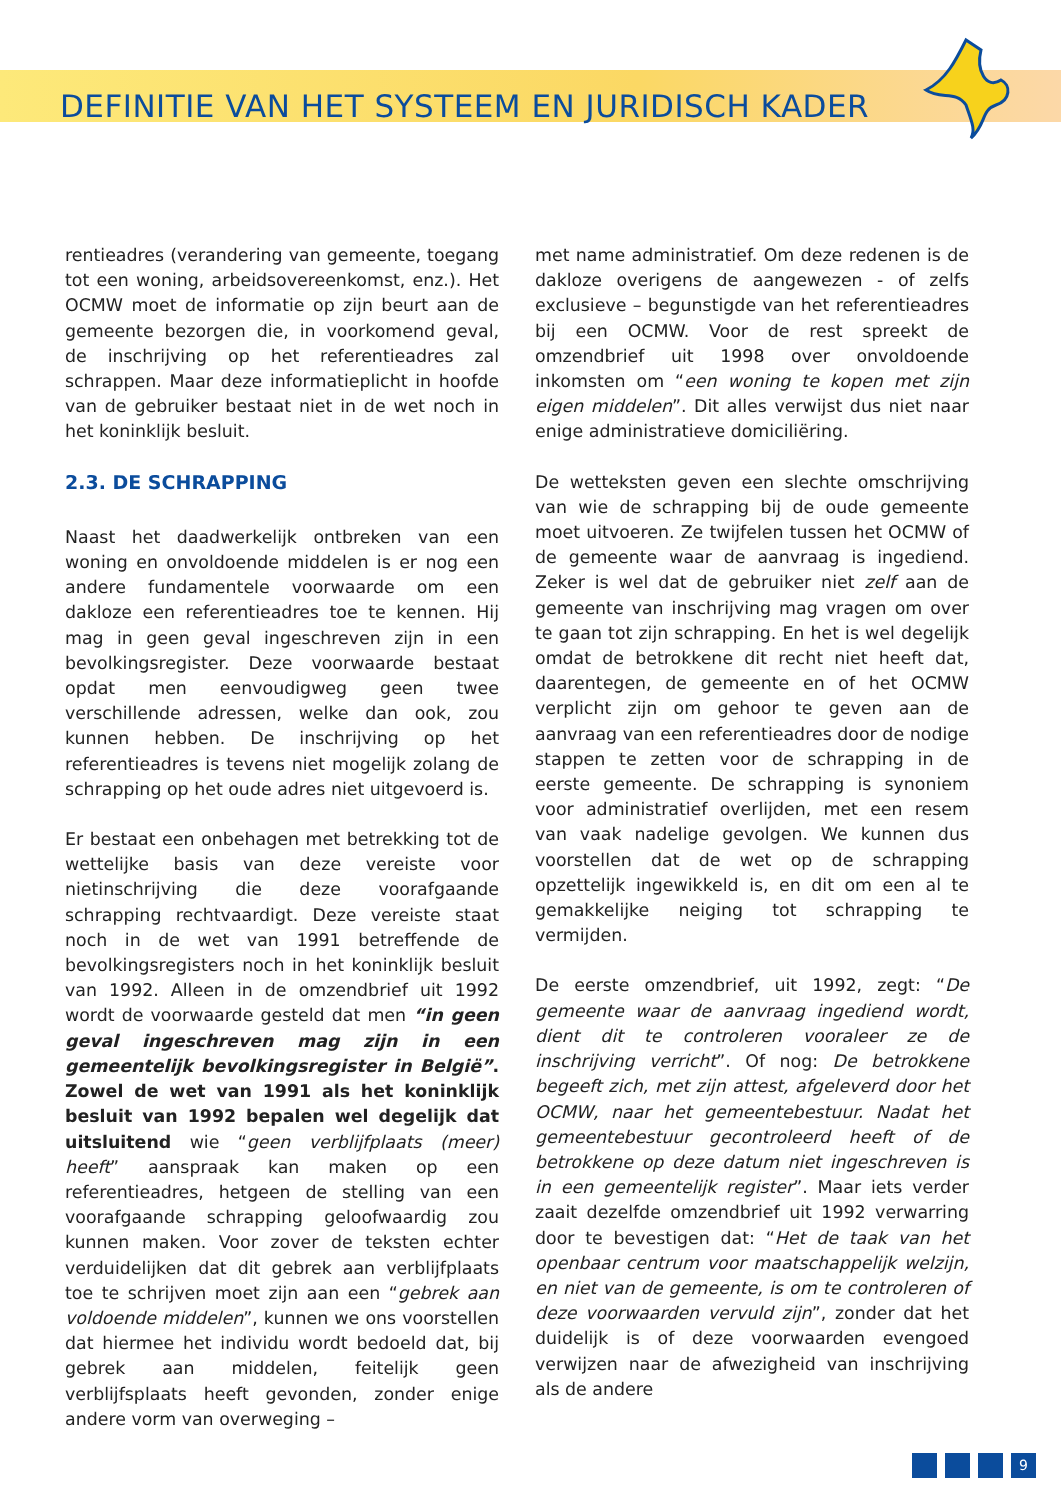DEFINITIE VAN HET SYSTEEM EN JURIDISCH KADER
rentieadres (verandering van gemeente, toegang tot een woning, arbeidsovereenkomst, enz.). Het OCMW moet de informatie op zijn beurt aan de gemeente bezorgen die, in voorkomend geval, de inschrijving op het referentieadres zal schrappen. Maar deze informatieplicht in hoofde van de gebruiker bestaat niet in de wet noch in het koninklijk besluit.
2.3. DE SCHRAPPING
Naast het daadwerkelijk ontbreken van een woning en onvoldoende middelen is er nog een andere fundamentele voorwaarde om een dakloze een referentieadres toe te kennen. Hij mag in geen geval ingeschreven zijn in een bevolkingsregister. Deze voorwaarde bestaat opdat men eenvoudigweg geen twee verschillende adressen, welke dan ook, zou kunnen hebben. De inschrijving op het referentieadres is tevens niet mogelijk zolang de schrapping op het oude adres niet uitgevoerd is.
Er bestaat een onbehagen met betrekking tot de wettelijke basis van deze vereiste voor nietinschrijving die deze voorafgaande schrapping rechtvaardigt. Deze vereiste staat noch in de wet van 1991 betreffende de bevolkingsregisters noch in het koninklijk besluit van 1992. Alleen in de omzendbrief uit 1992 wordt de voorwaarde gesteld dat men “in geen geval ingeschreven mag zijn in een gemeentelijk bevolkingsregister in België”. Zowel de wet van 1991 als het koninklijk besluit van 1992 bepalen wel degelijk dat uitsluitend wie “geen verblijfplaats (meer) heeft” aanspraak kan maken op een referentieadres, hetgeen de stelling van een voorafgaande schrapping geloofwaardig zou kunnen maken. Voor zover de teksten echter verduidelijken dat dit gebrek aan verblijfplaats toe te schrijven moet zijn aan een “gebrek aan voldoende middelen”, kunnen we ons voorstellen dat hiermee het individu wordt bedoeld dat, bij gebrek aan middelen, feitelijk geen verblijfsplaats heeft gevonden, zonder enige andere vorm van overweging –
met name administratief. Om deze redenen is de dakloze overigens de aangewezen - of zelfs exclusieve – begunstigde van het referentieadres bij een OCMW. Voor de rest spreekt de omzendbrief uit 1998 over onvoldoende inkomsten om “een woning te kopen met zijn eigen middelen”. Dit alles verwijst dus niet naar enige administratieve domiciliëring.
De wetteksten geven een slechte omschrijving van wie de schrapping bij de oude gemeente moet uitvoeren. Ze twijfelen tussen het OCMW of de gemeente waar de aanvraag is ingediend. Zeker is wel dat de gebruiker niet zelf aan de gemeente van inschrijving mag vragen om over te gaan tot zijn schrapping. En het is wel degelijk omdat de betrokkene dit recht niet heeft dat, daarentegen, de gemeente en of het OCMW verplicht zijn om gehoor te geven aan de aanvraag van een referentieadres door de nodige stappen te zetten voor de schrapping in de eerste gemeente. De schrapping is synoniem voor administratief overlijden, met een resem van vaak nadelige gevolgen. We kunnen dus voorstellen dat de wet op de schrapping opzettelijk ingewikkeld is, en dit om een al te gemakkelijke neiging tot schrapping te vermijden.
De eerste omzendbrief, uit 1992, zegt: “De gemeente waar de aanvraag ingediend wordt, dient dit te controleren vooraleer ze de inschrijving verricht”. Of nog: De betrokkene begeeft zich, met zijn attest, afgeleverd door het OCMW, naar het gemeentebestuur. Nadat het gemeentebestuur gecontroleerd heeft of de betrokkene op deze datum niet ingeschreven is in een gemeentelijk register”. Maar iets verder zaait dezelfde omzendbrief uit 1992 verwarring door te bevestigen dat: “Het de taak van het openbaar centrum voor maatschappelijk welzijn, en niet van de gemeente, is om te controleren of deze voorwaarden vervuld zijn”, zonder dat het duidelijk is of deze voorwaarden evengoed verwijzen naar de afwezigheid van inschrijving als de andere
9